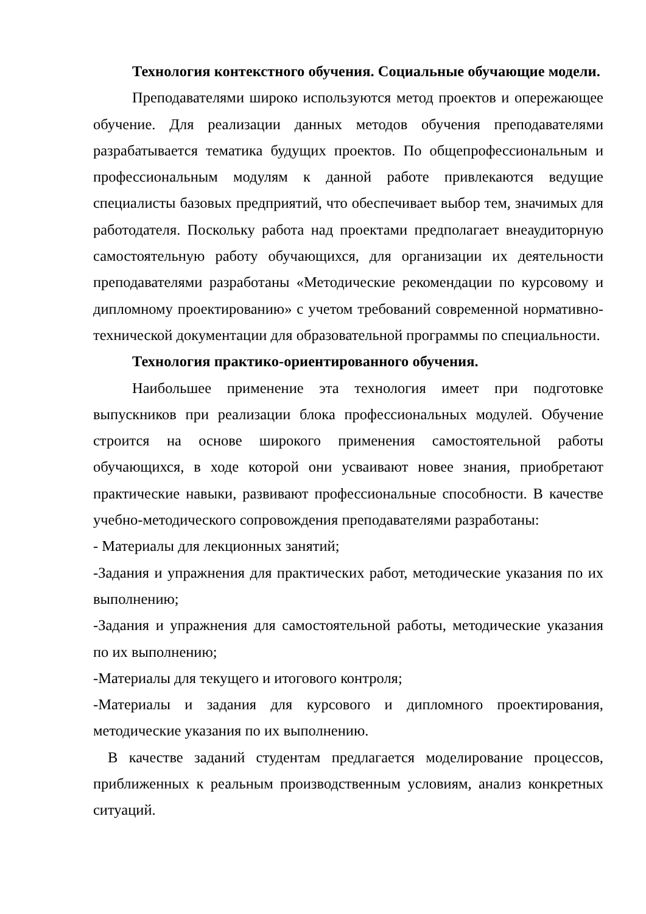Технология контекстного обучения. Социальные обучающие модели.
Преподавателями широко используются метод проектов и опережающее обучение. Для реализации данных методов обучения преподавателями разрабатывается тематика будущих проектов. По общепрофессиональным и профессиональным модулям к данной работе привлекаются ведущие специалисты базовых предприятий, что обеспечивает выбор тем, значимых для работодателя. Поскольку работа над проектами предполагает внеаудиторную самостоятельную работу обучающихся, для организации их деятельности преподавателями разработаны «Методические рекомендации по курсовому и дипломному проектированию» с учетом требований современной нормативно-технической документации для образовательной программы по специальности.
Технология практико-ориентированного обучения.
Наибольшее применение эта технология имеет при подготовке выпускников при реализации блока профессиональных модулей. Обучение строится на основе широкого применения самостоятельной работы обучающихся, в ходе которой они усваивают новее знания, приобретают практические навыки, развивают профессиональные способности. В качестве учебно-методического сопровождения преподавателями разработаны:
- Материалы для лекционных занятий;
-Задания и упражнения для практических работ, методические указания по их выполнению;
-Задания и упражнения для самостоятельной работы, методические указания по их выполнению;
-Материалы для текущего и итогового контроля;
-Материалы и задания для курсового и дипломного проектирования, методические указания по их выполнению.
В качестве заданий студентам предлагается моделирование процессов, приближенных к реальным производственным условиям, анализ конкретных ситуаций.